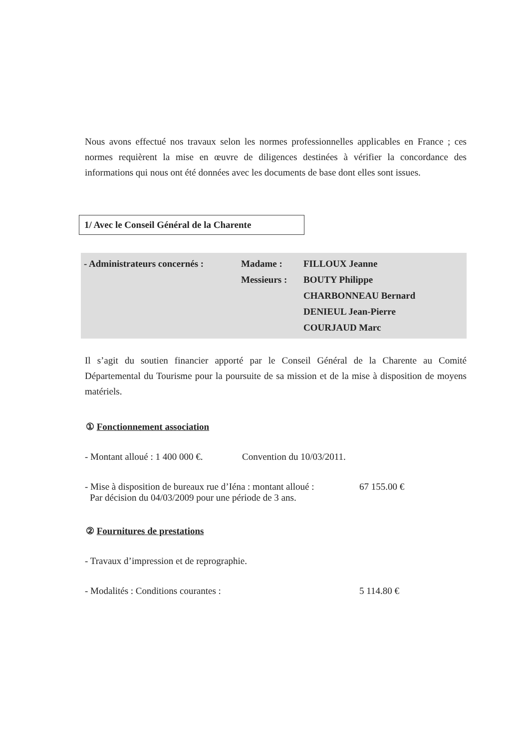Nous avons effectué nos travaux selon les normes professionnelles applicables en France ; ces normes requièrent la mise en œuvre de diligences destinées à vérifier la concordance des informations qui nous ont été données avec les documents de base dont elles sont issues.
1/ Avec le Conseil Général de la Charente
- Administrateurs concernés :
Madame :
FILLOUX Jeanne
Messieurs :
BOUTY Philippe
CHARBONNEAU Bernard
DENIEUL Jean-Pierre
COURJAUD Marc
Il s’agit du soutien financier apporté par le Conseil Général de la Charente au Comité Départemental du Tourisme pour la poursuite de sa mission et de la mise à disposition de moyens matériels.
① Fonctionnement association
- Montant alloué : 1 400 000 €. Convention du 10/03/2011.
- Mise à disposition de bureaux rue d’Iéna : montant alloué : 67 155.00 €
Par décision du 04/03/2009 pour une période de 3 ans.
② Fournitures de prestations
- Travaux d’impression et de reprographie.
- Modalités : Conditions courantes : 5 114.80 €